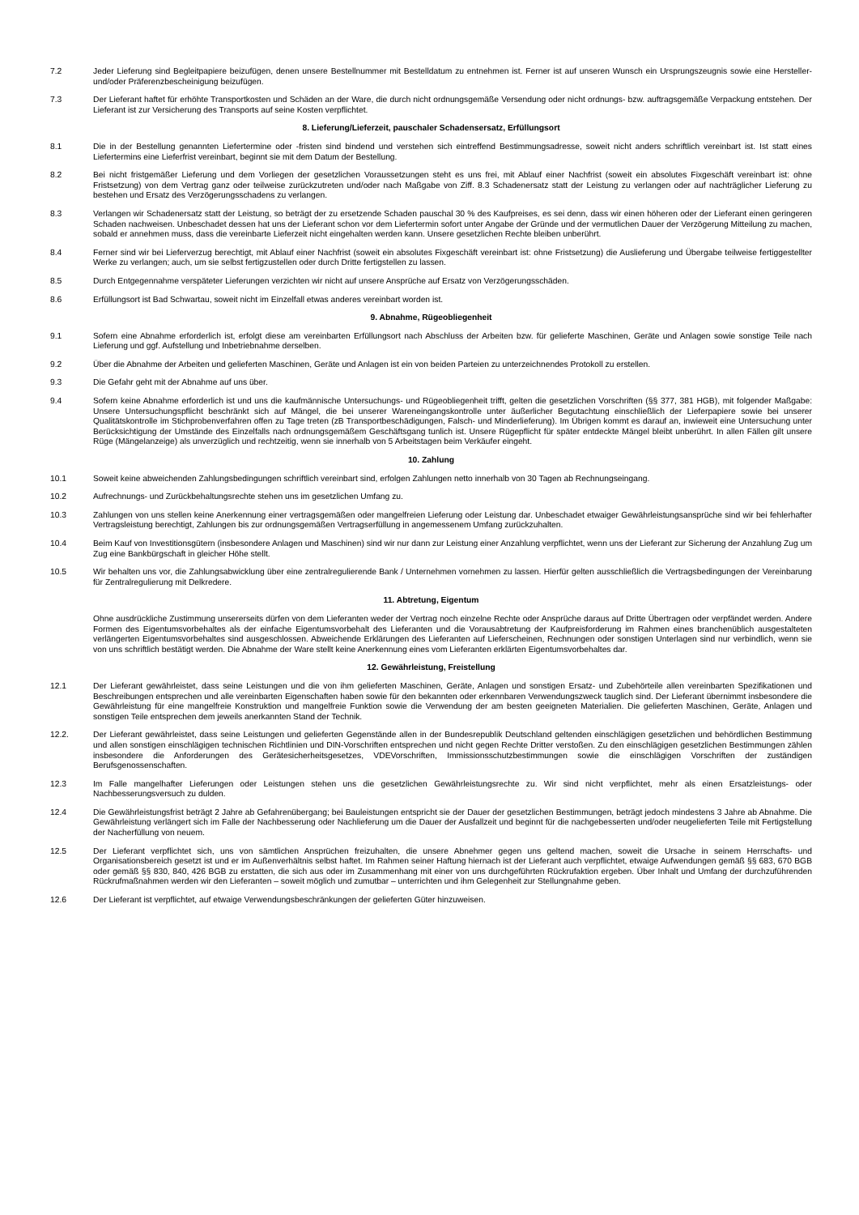7.2 Jeder Lieferung sind Begleitpapiere beizufügen, denen unsere Bestellnummer mit Bestelldatum zu entnehmen ist. Ferner ist auf unseren Wunsch ein Ursprungszeugnis sowie eine Hersteller- und/oder Präferenzbescheinigung beizufügen.
7.3 Der Lieferant haftet für erhöhte Transportkosten und Schäden an der Ware, die durch nicht ordnungsgemäße Versendung oder nicht ordnungs- bzw. auftragsgemäße Verpackung entstehen. Der Lieferant ist zur Versicherung des Transports auf seine Kosten verpflichtet.
8. Lieferung/Lieferzeit, pauschaler Schadensersatz, Erfüllungsort
8.1 Die in der Bestellung genannten Liefertermine oder -fristen sind bindend und verstehen sich eintreffend Bestimmungsadresse, soweit nicht anders schriftlich vereinbart ist. Ist statt eines Liefertermins eine Lieferfrist vereinbart, beginnt sie mit dem Datum der Bestellung.
8.2 Bei nicht fristgemäßer Lieferung und dem Vorliegen der gesetzlichen Voraussetzungen steht es uns frei, mit Ablauf einer Nachfrist (soweit ein absolutes Fixgeschäft vereinbart ist: ohne Fristsetzung) von dem Vertrag ganz oder teilweise zurückzutreten und/oder nach Maßgabe von Ziff. 8.3 Schadenersatz statt der Leistung zu verlangen oder auf nachträglicher Lieferung zu bestehen und Ersatz des Verzögerungsschadens zu verlangen.
8.3 Verlangen wir Schadenersatz statt der Leistung, so beträgt der zu ersetzende Schaden pauschal 30 % des Kaufpreises, es sei denn, dass wir einen höheren oder der Lieferant einen geringeren Schaden nachweisen. Unbeschadet dessen hat uns der Lieferant schon vor dem Liefertermin sofort unter Angabe der Gründe und der vermutlichen Dauer der Verzögerung Mitteilung zu machen, sobald er annehmen muss, dass die vereinbarte Lieferzeit nicht eingehalten werden kann. Unsere gesetzlichen Rechte bleiben unberührt.
8.4 Ferner sind wir bei Lieferverzug berechtigt, mit Ablauf einer Nachfrist (soweit ein absolutes Fixgeschäft vereinbart ist: ohne Fristsetzung) die Auslieferung und Übergabe teilweise fertiggestellter Werke zu verlangen; auch, um sie selbst fertigzustellen oder durch Dritte fertigstellen zu lassen.
8.5 Durch Entgegennahme verspäteter Lieferungen verzichten wir nicht auf unsere Ansprüche auf Ersatz von Verzögerungsschäden.
8.6 Erfüllungsort ist Bad Schwartau, soweit nicht im Einzelfall etwas anderes vereinbart worden ist.
9. Abnahme, Rügeobliegenheit
9.1 Sofern eine Abnahme erforderlich ist, erfolgt diese am vereinbarten Erfüllungsort nach Abschluss der Arbeiten bzw. für gelieferte Maschinen, Geräte und Anlagen sowie sonstige Teile nach Lieferung und ggf. Aufstellung und Inbetriebnahme derselben.
9.2 Über die Abnahme der Arbeiten und gelieferten Maschinen, Geräte und Anlagen ist ein von beiden Parteien zu unterzeichnendes Protokoll zu erstellen.
9.3 Die Gefahr geht mit der Abnahme auf uns über.
9.4 Sofern keine Abnahme erforderlich ist und uns die kaufmännische Untersuchungs- und Rügeobliegenheit trifft, gelten die gesetzlichen Vorschriften (§§ 377, 381 HGB), mit folgender Maßgabe: Unsere Untersuchungspflicht beschränkt sich auf Mängel, die bei unserer Wareneingangskontrolle unter äußerlicher Begutachtung einschließlich der Lieferpapiere sowie bei unserer Qualitätskontrolle im Stichprobenverfahren offen zu Tage treten (zB Transportbeschädigungen, Falsch- und Minderlieferung). Im Übrigen kommt es darauf an, inwieweit eine Untersuchung unter Berücksichtigung der Umstände des Einzelfalls nach ordnungsgemäßem Geschäftsgang tunlich ist. Unsere Rügepflicht für später entdeckte Mängel bleibt unberührt. In allen Fällen gilt unsere Rüge (Mängelanzeige) als unverzüglich und rechtzeitig, wenn sie innerhalb von 5 Arbeitstagen beim Verkäufer eingeht.
10. Zahlung
10.1 Soweit keine abweichenden Zahlungsbedingungen schriftlich vereinbart sind, erfolgen Zahlungen netto innerhalb von 30 Tagen ab Rechnungseingang.
10.2 Aufrechnungs- und Zurückbehaltungsrechte stehen uns im gesetzlichen Umfang zu.
10.3 Zahlungen von uns stellen keine Anerkennung einer vertragsgemäßen oder mangelfreien Lieferung oder Leistung dar. Unbeschadet etwaiger Gewährleistungsansprüche sind wir bei fehlerhafter Vertragsleistung berechtigt, Zahlungen bis zur ordnungsgemäßen Vertragserfüllung in angemessenem Umfang zurückzuhalten.
10.4 Beim Kauf von Investitionsgütern (insbesondere Anlagen und Maschinen) sind wir nur dann zur Leistung einer Anzahlung verpflichtet, wenn uns der Lieferant zur Sicherung der Anzahlung Zug um Zug eine Bankbürgschaft in gleicher Höhe stellt.
10.5 Wir behalten uns vor, die Zahlungsabwicklung über eine zentralregulierende Bank / Unternehmen vornehmen zu lassen. Hierfür gelten ausschließlich die Vertragsbedingungen der Vereinbarung für Zentralregulierung mit Delkredere.
11. Abtretung, Eigentum
Ohne ausdrückliche Zustimmung unsererseits dürfen von dem Lieferanten weder der Vertrag noch einzelne Rechte oder Ansprüche daraus auf Dritte Übertragen oder verpfändet werden. Andere Formen des Eigentumsvorbehaltes als der einfache Eigentumsvorbehalt des Lieferanten und die Vorausabtretung der Kaufpreisforderung im Rahmen eines branchenüblich ausgestalteten verlängerten Eigentumsvorbehaltes sind ausgeschlossen. Abweichende Erklärungen des Lieferanten auf Lieferscheinen, Rechnungen oder sonstigen Unterlagen sind nur verbindlich, wenn sie von uns schriftlich bestätigt werden. Die Abnahme der Ware stellt keine Anerkennung eines vom Lieferanten erklärten Eigentumsvorbehaltes dar.
12. Gewährleistung, Freistellung
12.1 Der Lieferant gewährleistet, dass seine Leistungen und die von ihm gelieferten Maschinen, Geräte, Anlagen und sonstigen Ersatz- und Zubehörteile allen vereinbarten Spezifikationen und Beschreibungen entsprechen und alle vereinbarten Eigenschaften haben sowie für den bekannten oder erkennbaren Verwendungszweck tauglich sind. Der Lieferant übernimmt insbesondere die Gewährleistung für eine mangelfreie Konstruktion und mangelfreie Funktion sowie die Verwendung der am besten geeigneten Materialien. Die gelieferten Maschinen, Geräte, Anlagen und sonstigen Teile entsprechen dem jeweils anerkannten Stand der Technik.
12.2. Der Lieferant gewährleistet, dass seine Leistungen und gelieferten Gegenstände allen in der Bundesrepublik Deutschland geltenden einschlägigen gesetzlichen und behördlichen Bestimmung und allen sonstigen einschlägigen technischen Richtlinien und DIN-Vorschriften entsprechen und nicht gegen Rechte Dritter verstoßen. Zu den einschlägigen gesetzlichen Bestimmungen zählen insbesondere die Anforderungen des Gerätesicherheitsgesetzes, VDEVorschriften, Immissionsschutzbestimmungen sowie die einschlägigen Vorschriften der zuständigen Berufsgenossenschaften.
12.3 Im Falle mangelhafter Lieferungen oder Leistungen stehen uns die gesetzlichen Gewährleistungsrechte zu. Wir sind nicht verpflichtet, mehr als einen Ersatzleistungs- oder Nachbesserungsversuch zu dulden.
12.4 Die Gewährleistungsfrist beträgt 2 Jahre ab Gefahrenübergang; bei Bauleistungen entspricht sie der Dauer der gesetzlichen Bestimmungen, beträgt jedoch mindestens 3 Jahre ab Abnahme. Die Gewährleistung verlängert sich im Falle der Nachbesserung oder Nachlieferung um die Dauer der Ausfallzeit und beginnt für die nachgebesserten und/oder neugelieferten Teile mit Fertigstellung der Nacherfüllung von neuem.
12.5 Der Lieferant verpflichtet sich, uns von sämtlichen Ansprüchen freizuhalten, die unsere Abnehmer gegen uns geltend machen, soweit die Ursache in seinem Herrschafts- und Organisationsbereich gesetzt ist und er im Außenverhältnis selbst haftet. Im Rahmen seiner Haftung hiernach ist der Lieferant auch verpflichtet, etwaige Aufwendungen gemäß §§ 683, 670 BGB oder gemäß §§ 830, 840, 426 BGB zu erstatten, die sich aus oder im Zusammenhang mit einer von uns durchgeführten Rückrufaktion ergeben. Über Inhalt und Umfang der durchzuführenden Rückrufmaßnahmen werden wir den Lieferanten – soweit möglich und zumutbar – unterrichten und ihm Gelegenheit zur Stellungnahme geben.
12.6 Der Lieferant ist verpflichtet, auf etwaige Verwendungsbeschränkungen der gelieferten Güter hinzuweisen.